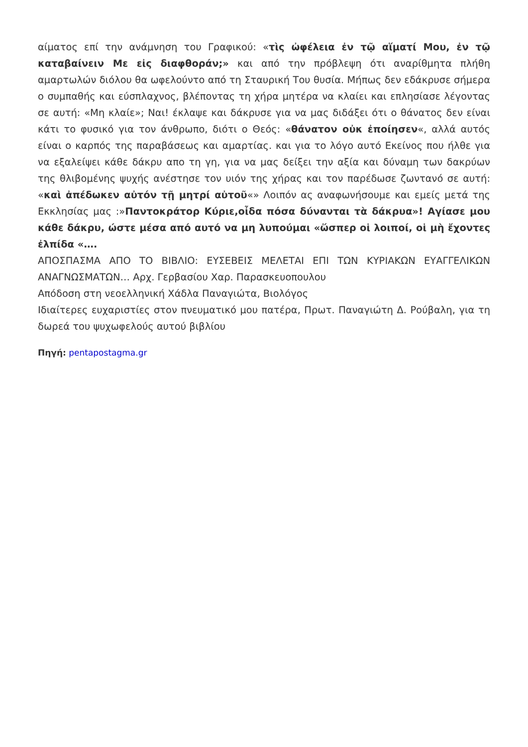αίματος επί την ανάμνηση του Γραφικού: «τὶς ὠφέλεια ἐν τῷ αἵματί Μου, ἐν τῷ καταβαίνειν Με εἰς διαφθοράν;» και από την πρόβλεψη ότι αναρίθμητα πλήθη αμαρτωλών διόλου θα ωφελούντο από τη Σταυρική Του θυσία. Μήπως δεν εδάκρυσε σήμερα ο συμπαθής και εύσπλαχνος, βλέποντας τη χήρα μητέρα να κλαίει και επλησίασε λέγοντας σε αυτή: «Μη κλαίε»; Ναι! έκλαψε και δάκρυσε για να μας διδάξει ότι ο θάνατος δεν είναι κάτι το φυσικό για τον άνθρωπο, διότι ο Θεός: «θάνατον οὐκ ἐποίησεν«, αλλά αυτός είναι ο καρπός της παραβάσεως και αμαρτίας. και για το λόγο αυτό Εκείνος που ήλθε για να εξαλείψει κάθε δάκρυ απο τη γη, για να μας δείξει την αξία και δύναμη των δακρύων της θλιβομένης ψυχής ανέστησε τον υιόν της χήρας και τον παρέδωσε ζωντανό σε αυτή: «καὶ ἀπέδωκεν αὐτόν τῇ μητρί αὐτοῦ«» Λοιπόν ας αναφωνήσουμε και εμείς μετά της Εκκλησίας μας :»Παντοκράτορ Κύριε,οἶδα πόσα δύνανται τὰ δάκρυα»! Αγίασε μου κάθε δάκρυ, ώστε μέσα από αυτό να μη λυπούμαι «ὥσπερ οἱ λοιποί, οἱ μὴ ἔχοντες ἐλπίδα «….
ΑΠΟΣΠΑΣΜΑ ΑΠΟ ΤΟ ΒΙΒΛΙΟ: ΕΥΣΕΒΕΙΣ ΜΕΛΕΤΑΙ ΕΠΙ ΤΩΝ ΚΥΡΙΑΚΩΝ ΕΥΑΓΓΕΛΙΚΩΝ ΑΝΑΓΝΩΣΜΑΤΩΝ… Αρχ. Γερβασίου Χαρ. Παρασκευοπουλου
Απόδοση στη νεοελληνική Χάδλα Παναγιώτα, Βιολόγος
Ιδιαίτερες ευχαριστίες στον πνευματικό μου πατέρα, Πρωτ. Παναγιώτη Δ. Ρούβαλη, για τη δωρεά του ψυχωφελούς αυτού βιβλίου
Πηγή: pentapostagma.gr